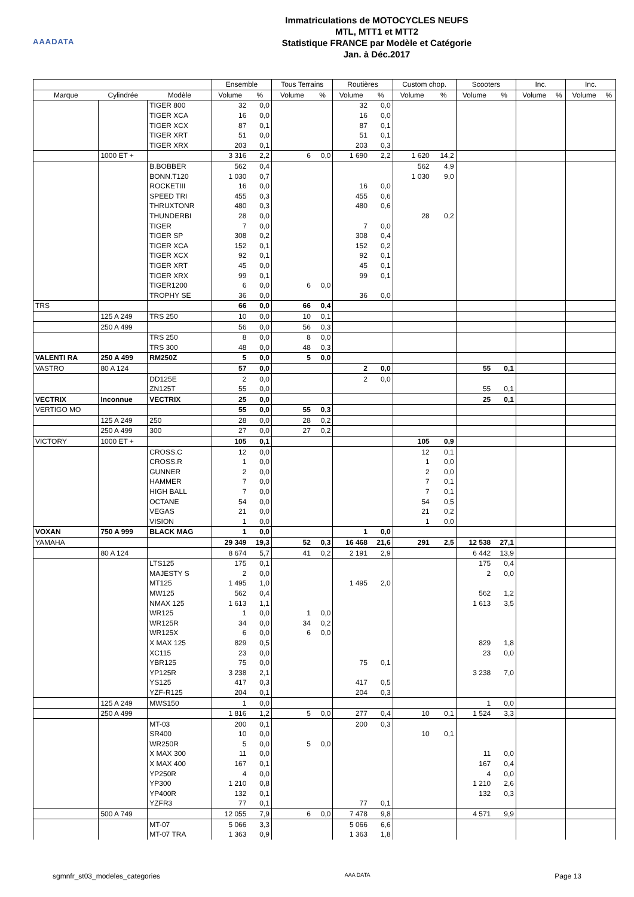AAADATA
Immatriculations de MOTOCYCLES NEUFS
MTL, MTT1 et MTT2
Statistique FRANCE par Modèle et Catégorie
Jan. à Déc.2017
| | | | Ensemble | | Tous Terrains | | Routières | | Custom chop. | | Scooters | | Inc. | | Inc. | |
| --- | --- | --- | --- | --- | --- | --- | --- | --- | --- | --- | --- | --- | --- | --- | --- | --- |
| Marque | Cylindrée | Modèle | Volume | % | Volume | % | Volume | % | Volume | % | Volume | % | Volume | % | Volume | % |
| | | TIGER 800 | 32 | 0,0 | | | 32 | 0,0 | | | | | | | | |
| | | TIGER XCA | 16 | 0,0 | | | 16 | 0,0 | | | | | | | | |
| | | TIGER XCX | 87 | 0,1 | | | 87 | 0,1 | | | | | | | | |
| | | TIGER XRT | 51 | 0,0 | | | 51 | 0,1 | | | | | | | | |
| | | TIGER XRX | 203 | 0,1 | | | 203 | 0,3 | | | | | | | | |
| | 1000 ET + | | 3 316 | 2,2 | 6 | 0,0 | 1 690 | 2,2 | 1 620 | 14,2 | | | | | | |
| | | B.BOBBER | 562 | 0,4 | | | | | 562 | 4,9 | | | | | | |
| | | BONN.T120 | 1 030 | 0,7 | | | | | 1 030 | 9,0 | | | | | | |
| | | ROCKETIII | 16 | 0,0 | | | 16 | 0,0 | | | | | | | | |
| | | SPEED TRI | 455 | 0,3 | | | 455 | 0,6 | | | | | | | | |
| | | THRUXTONR | 480 | 0,3 | | | 480 | 0,6 | | | | | | | | |
| | | THUNDERBI | 28 | 0,0 | | | | | 28 | 0,2 | | | | | | |
| | | TIGER | 7 | 0,0 | | | 7 | 0,0 | | | | | | | | |
| | | TIGER SP | 308 | 0,2 | | | 308 | 0,4 | | | | | | | | |
| | | TIGER XCA | 152 | 0,1 | | | 152 | 0,2 | | | | | | | | |
| | | TIGER XCX | 92 | 0,1 | | | 92 | 0,1 | | | | | | | | |
| | | TIGER XRT | 45 | 0,0 | | | 45 | 0,1 | | | | | | | | |
| | | TIGER XRX | 99 | 0,1 | | | 99 | 0,1 | | | | | | | | |
| | | TIGER1200 | 6 | 0,0 | 6 | 0,0 | | | | | | | | | | |
| | | TROPHY SE | 36 | 0,0 | | | 36 | 0,0 | | | | | | | | |
| TRS | | | 66 | 0,0 | 66 | 0,4 | | | | | | | | | | |
| | 125 A 249 | TRS 250 | 10 | 0,0 | 10 | 0,1 | | | | | | | | | | |
| | 250 A 499 | | 56 | 0,0 | 56 | 0,3 | | | | | | | | | | |
| | | TRS 250 | 8 | 0,0 | 8 | 0,0 | | | | | | | | | | |
| | | TRS 300 | 48 | 0,0 | 48 | 0,3 | | | | | | | | | | |
| VALENTI RA | 250 A 499 | RM250Z | 5 | 0,0 | 5 | 0,0 | | | | | | | | | | |
| VASTRO | 80 A 124 | | 57 | 0,0 | | | 2 | 0,0 | | | 55 | 0,1 | | | | |
| | | DD125E | 2 | 0,0 | | | 2 | 0,0 | | | | | | | | |
| | | ZN125T | 55 | 0,0 | | | | | | | 55 | 0,1 | | | | |
| VECTRIX | Inconnue | VECTRIX | 25 | 0,0 | | | | | | | 25 | 0,1 | | | | |
| VERTIGO MO | | | 55 | 0,0 | 55 | 0,3 | | | | | | | | | | |
| | 125 A 249 | 250 | 28 | 0,0 | 28 | 0,2 | | | | | | | | | | |
| | 250 A 499 | 300 | 27 | 0,0 | 27 | 0,2 | | | | | | | | | | |
| VICTORY | 1000 ET + | | 105 | 0,1 | | | | | 105 | 0,9 | | | | | | |
| | | CROSS.C | 12 | 0,0 | | | | | 12 | 0,1 | | | | | | |
| | | CROSS.R | 1 | 0,0 | | | | | 1 | 0,0 | | | | | | |
| | | GUNNER | 2 | 0,0 | | | | | 2 | 0,0 | | | | | | |
| | | HAMMER | 7 | 0,0 | | | | | 7 | 0,1 | | | | | | |
| | | HIGH BALL | 7 | 0,0 | | | | | 7 | 0,1 | | | | | | |
| | | OCTANE | 54 | 0,0 | | | | | 54 | 0,5 | | | | | | |
| | | VEGAS | 21 | 0,0 | | | | | 21 | 0,2 | | | | | | |
| | | VISION | 1 | 0,0 | | | | | 1 | 0,0 | | | | | | |
| VOXAN | 750 A 999 | BLACK MAG | 1 | 0,0 | | | 1 | 0,0 | | | | | | | | |
| YAMAHA | | | 29 349 | 19,3 | 52 | 0,3 | 16 468 | 21,6 | 291 | 2,5 | 12 538 | 27,1 | | | | |
| | 80 A 124 | | 8 674 | 5,7 | 41 | 0,2 | 2 191 | 2,9 | | | 6 442 | 13,9 | | | | |
| | | LTS125 | 175 | 0,1 | | | | | | | 175 | 0,4 | | | | |
| | | MAJESTY S | 2 | 0,0 | | | | | | | 2 | 0,0 | | | | |
| | | MT125 | 1 495 | 1,0 | | | 1 495 | 2,0 | | | | | | | | |
| | | MW125 | 562 | 0,4 | | | | | | | 562 | 1,2 | | | | |
| | | NMAX 125 | 1 613 | 1,1 | | | | | | | 1 613 | 3,5 | | | | |
| | | WR125 | 1 | 0,0 | 1 | 0,0 | | | | | | | | | | |
| | | WR125R | 34 | 0,0 | 34 | 0,2 | | | | | | | | | | |
| | | WR125X | 6 | 0,0 | 6 | 0,0 | | | | | | | | | | |
| | | X MAX 125 | 829 | 0,5 | | | | | | | 829 | 1,8 | | | | |
| | | XC115 | 23 | 0,0 | | | | | | | 23 | 0,0 | | | | |
| | | YBR125 | 75 | 0,0 | | | 75 | 0,1 | | | | | | | | |
| | | YP125R | 3 238 | 2,1 | | | | | | | 3 238 | 7,0 | | | | |
| | | YS125 | 417 | 0,3 | | | 417 | 0,5 | | | | | | | | |
| | | YZF-R125 | 204 | 0,1 | | | 204 | 0,3 | | | | | | | | |
| | 125 A 249 | MWS150 | 1 | 0,0 | | | | | | | 1 | 0,0 | | | | |
| | 250 A 499 | | 1 816 | 1,2 | 5 | 0,0 | 277 | 0,4 | 10 | 0,1 | 1 524 | 3,3 | | | | |
| | | MT-03 | 200 | 0,1 | | | 200 | 0,3 | | | | | | | | |
| | | SR400 | 10 | 0,0 | | | | | 10 | 0,1 | | | | | | |
| | | WR250R | 5 | 0,0 | 5 | 0,0 | | | | | | | | | | |
| | | X MAX 300 | 11 | 0,0 | | | | | | | 11 | 0,0 | | | | |
| | | X MAX 400 | 167 | 0,1 | | | | | | | 167 | 0,4 | | | | |
| | | YP250R | 4 | 0,0 | | | | | | | 4 | 0,0 | | | | |
| | | YP300 | 1 210 | 0,8 | | | | | | | 1 210 | 2,6 | | | | |
| | | YP400R | 132 | 0,1 | | | | | | | 132 | 0,3 | | | | |
| | | YZFR3 | 77 | 0,1 | | | 77 | 0,1 | | | | | | | | |
| | 500 A 749 | | 12 055 | 7,9 | 6 | 0,0 | 7 478 | 9,8 | | | 4 571 | 9,9 | | | | |
| | | MT-07 | 5 066 | 3,3 | | | 5 066 | 6,6 | | | | | | | | |
| | | MT-07 TRA | 1 363 | 0,9 | | | 1 363 | 1,8 | | | | | | | | |
sgmnfr_st03_modeles_categories AAA DATA Page 13